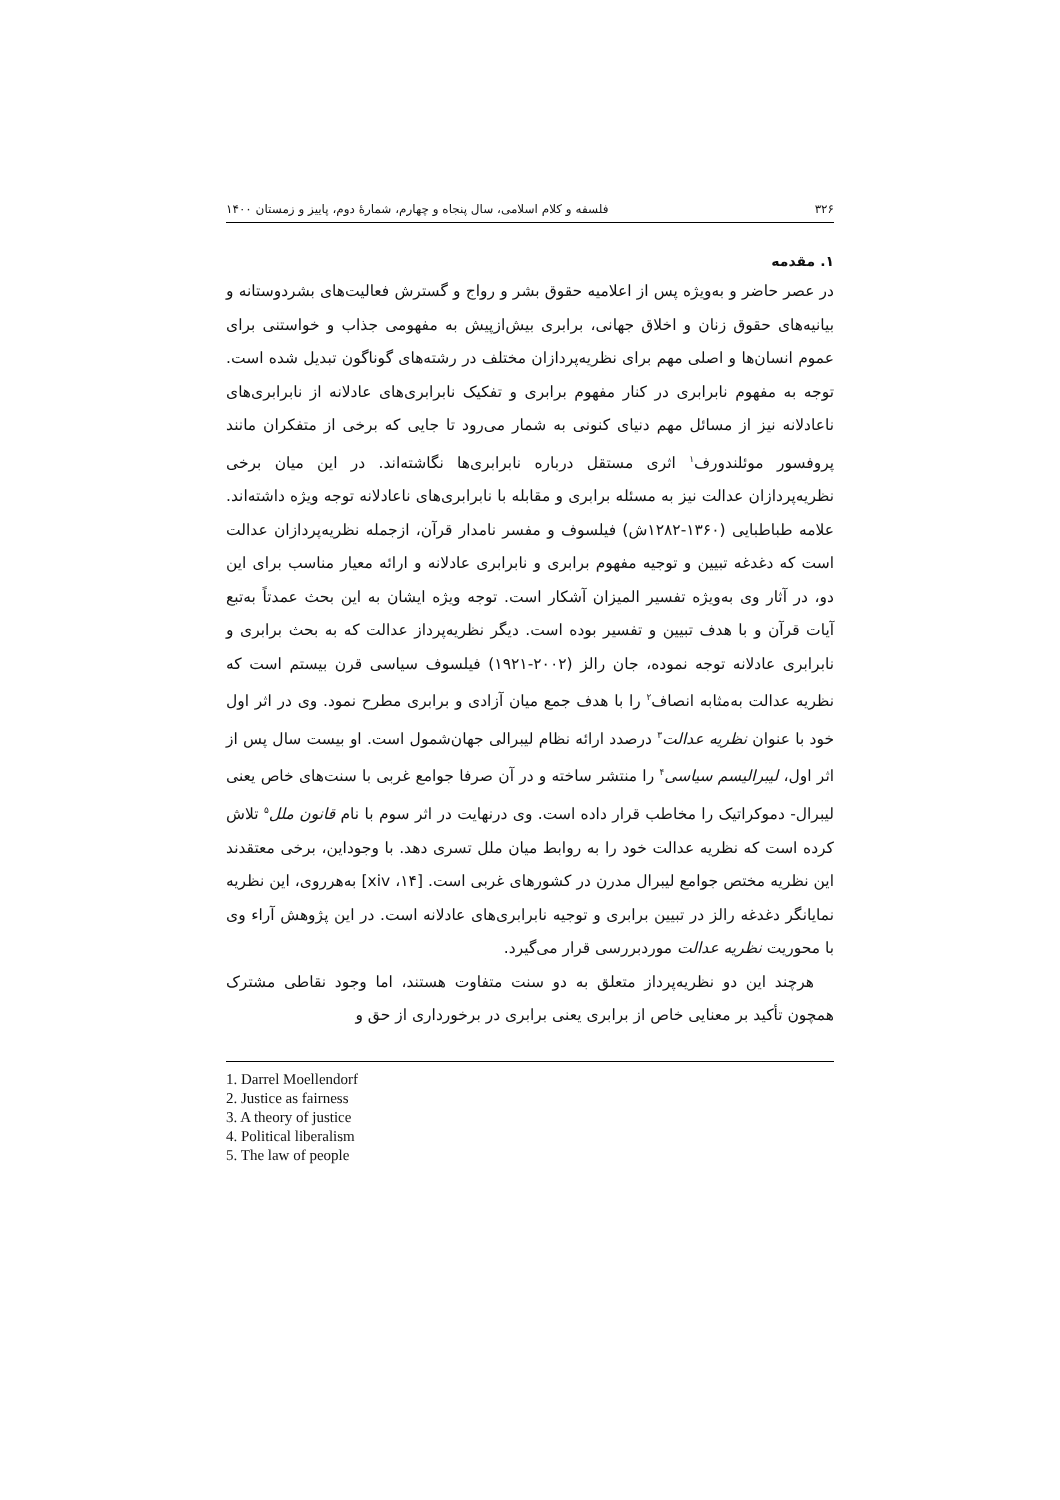۳۲۶ فلسفه و کلام اسلامی، سال پنجاه و چهارم، شمارهٔ دوم، پاییز و زمستان ۱۴۰۰
۱. مقدمه
در عصر حاضر و به‌ویژه پس از اعلامیه حقوق بشر و رواج و گسترش فعالیت‌های بشردوستانه و بیانیه‌های حقوق زنان و اخلاق جهانی، برابری بیش‌ازپیش به مفهومی جذاب و خواستنی برای عموم انسان‌ها و اصلی مهم برای نظریه‌پردازان مختلف در رشته‌های گوناگون تبدیل شده است. توجه به مفهوم نابرابری در کنار مفهوم برابری و تفکیک نابرابری‌های عادلانه از نابرابری‌های ناعادلانه نیز از مسائل مهم دنیای کنونی به شمار می‌رود تا جایی که برخی از متفکران مانند پروفسور موئلندورف<sup>۱</sup> اثری مستقل درباره نابرابری‌ها نگاشته‌اند. در این میان برخی نظریه‌پردازان عدالت نیز به مسئله برابری و مقابله با نابرابری‌های ناعادلانه توجه ویژه داشته‌اند. علامه طباطبایی (۱۳۶۰-۱۲۸۲ش) فیلسوف و مفسر نامدار قرآن، ازجمله نظریه‌پردازان عدالت است که دغدغه تبیین و توجیه مفهوم برابری و نابرابری عادلانه و ارائه معیار مناسب برای این دو، در آثار وی به‌ویژه تفسیر المیزان آشکار است. توجه ویژه ایشان به این بحث عمدتاً به‌تبع آیات قرآن و با هدف تبیین و تفسیر بوده است. دیگر نظریه‌پرداز عدالت که به بحث برابری و نابرابری عادلانه توجه نموده، جان رالز (۲۰۰۲-۱۹۲۱) فیلسوف سیاسی قرن بیستم است که نظریه عدالت به‌مثابه انصاف<sup>۲</sup> را با هدف جمع میان آزادی و برابری مطرح نمود. وی در اثر اول خود با عنوان نظریه عدالت<sup>۳</sup> درصدد ارائه نظام لیبرالی جهان‌شمول است. او بیست سال پس از اثر اول، لیبرالیسم سیاسی<sup>۴</sup> را منتشر ساخته و در آن صرفا جوامع غربی با سنت‌های خاص یعنی لیبرال- دموکراتیک را مخاطب قرار داده است. وی درنهایت در اثر سوم با نام قانون ملل<sup>۵</sup> تلاش کرده است که نظریه عدالت خود را به روابط میان ملل تسری دهد. با وجوداین، برخی معتقدند این نظریه مختص جوامع لیبرال مدرن در کشورهای غربی است. [xiv ،۱۴] به‌هرروی، این نظریه نمایانگر دغدغه رالز در تبیین برابری و توجیه نابرابری‌های عادلانه است. در این پژوهش آراء وی با محوریت نظریه عدالت موردبررسی قرار می‌گیرد.
هرچند این دو نظریه‌پرداز متعلق به دو سنت متفاوت هستند، اما وجود نقاطی مشترک همچون تأکید بر معنایی خاص از برابری یعنی برابری در برخورداری از حق و
1. Darrel Moellendorf
2. Justice as fairness
3. A theory of justice
4. Political liberalism
5. The law of people